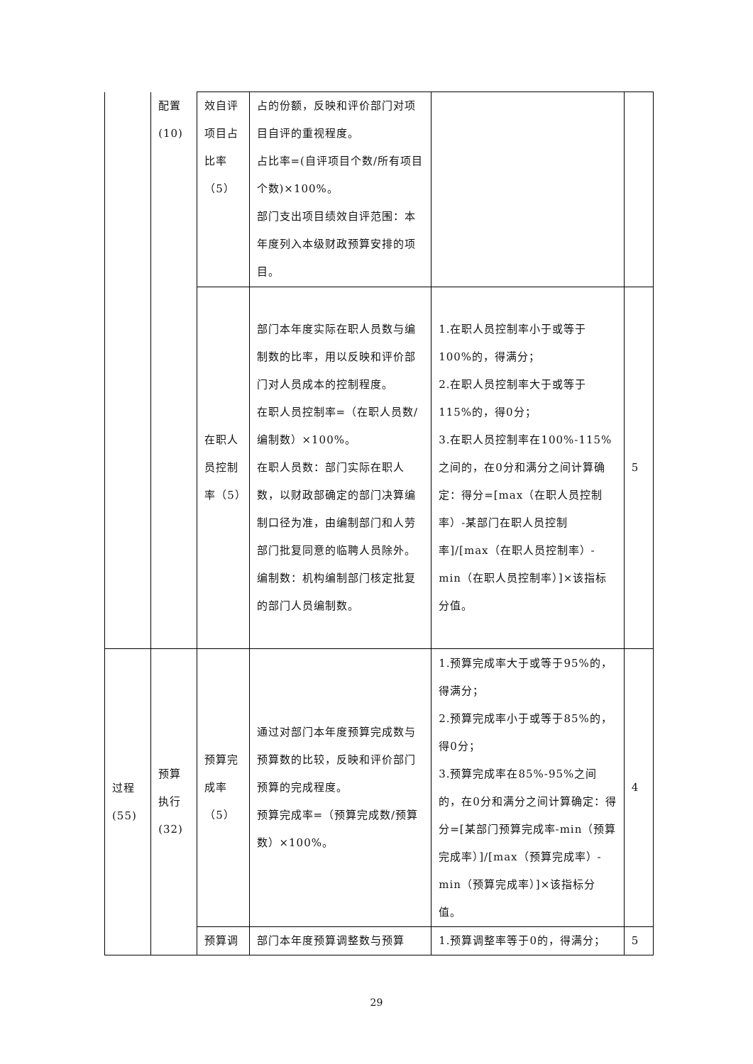| | 配置 (10) | 效自评 项目占 比率 （5） | 占的份额，反映和评价部门对项目自评的重视程度。 占比率=(自评项目个数/所有项目个数)×100%。 部门支出项目绩效自评范围：本年度列入本级财政预算安排的项目。 | | |
| | | 在职人 员控制 率（5） | 部门本年度实际在职人员数与编制数的比率，用以反映和评价部门对人员成本的控制程度。 在职人员控制率=（在职人员数/编制数）×100%。 在职人员数：部门实际在职人数，以财政部确定的部门决算编制口径为准，由编制部门和人劳部门批复同意的临聘人员除外。 编制数：机构编制部门核定批复的部门人员编制数。 | 1.在职人员控制率小于或等于100%的，得满分； 2.在职人员控制率大于或等于115%的，得0分； 3.在职人员控制率在100%-115%之间的，在0分和满分之间计算确定：得分=[max（在职人员控制率）-某部门在职人员控制率]/[max（在职人员控制率）-min（在职人员控制率）]×该指标分值。 | 5 |
| 过程 (55) | 预算 执行 (32) | 预算完 成率 （5） | 通过对部门本年度预算完成数与预算数的比较，反映和评价部门预算的完成程度。 预算完成率=（预算完成数/预算数）×100%。 | 1.预算完成率大于或等于95%的，得满分； 2.预算完成率小于或等于85%的，得0分； 3.预算完成率在85%-95%之间的，在0分和满分之间计算确定：得分=[某部门预算完成率-min（预算完成率）]/[max（预算完成率）-min（预算完成率）]×该指标分值。 | 4 |
| | | 预算调 | 部门本年度预算调整数与预算 | 1.预算调整率等于0的，得满分； | 5 |
29